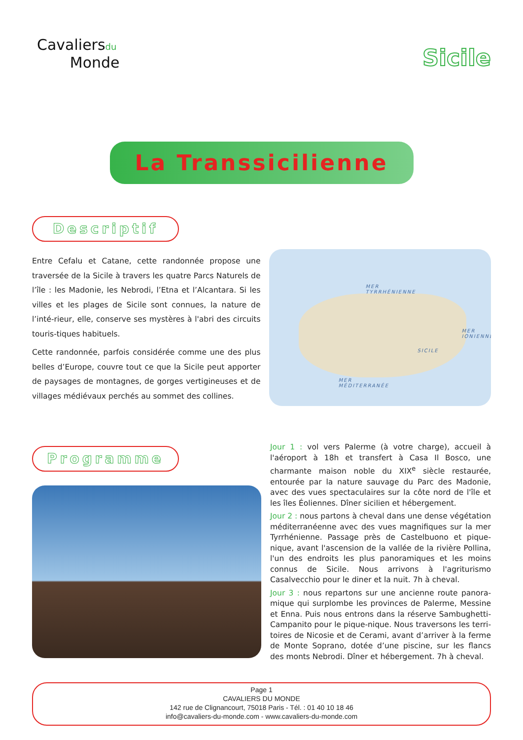Cavaliersdu
Monde
Sicile
La Transsicilienne
Descriptif
Entre Cefalu et Catane, cette randonnée propose une traversée de la Sicile à travers les quatre Parcs Naturels de l’île : les Madonie, les Nebrodi, l’Etna et l’Alcantara. Si les villes et les plages de Sicile sont connues, la nature de l’inté-rieur, elle, conserve ses mystères à l'abri des circuits touris-tiques habituels.
Cette randonnée, parfois considérée comme une des plus belles d’Europe, couvre tout ce que la Sicile peut apporter de paysages de montagnes, de gorges vertigineuses et de villages médiévaux perchés au sommet des collines.
MER
TYRRHÉNIENNE
SICILE
MER
IONIENNE
MER
MÉDITERRANÉE
Programme
Jour 1 : vol vers Palerme (à votre charge), accueil à l'aéroport à 18h et transfert à Casa Il Bosco, une charmante maison noble du XIX<sup>e</sup> siècle restaurée, entourée par la nature sauvage du Parc des Madonie, avec des vues spectaculaires sur la côte nord de l'île et les îles Éoliennes. Dîner sicilien et hébergement.
Jour 2 : nous partons à cheval dans une dense végétation méditerranéenne avec des vues magnifiques sur la mer Tyrrhénienne. Passage près de Castelbuono et pique-nique, avant l'ascension de la vallée de la rivière Pollina, l'un des endroits les plus panoramiques et les moins connus de Sicile. Nous arrivons à l'agriturismo Casalvecchio pour le diner et la nuit. 7h à cheval.
Jour 3 : nous repartons sur une ancienne route panora-mique qui surplombe les provinces de Palerme, Messine et Enna. Puis nous entrons dans la réserve Sambughetti-Campanito pour le pique-nique. Nous traversons les terri-toires de Nicosie et de Cerami, avant d’arriver à la ferme de Monte Soprano, dotée d’une piscine, sur les flancs des monts Nebrodi. Dîner et hébergement. 7h à cheval.
Page 1
CAVALIERS DU MONDE
142 rue de Clignancourt, 75018 Paris - Tél. : 01 40 10 18 46
info@cavaliers-du-monde.com - www.cavaliers-du-monde.com